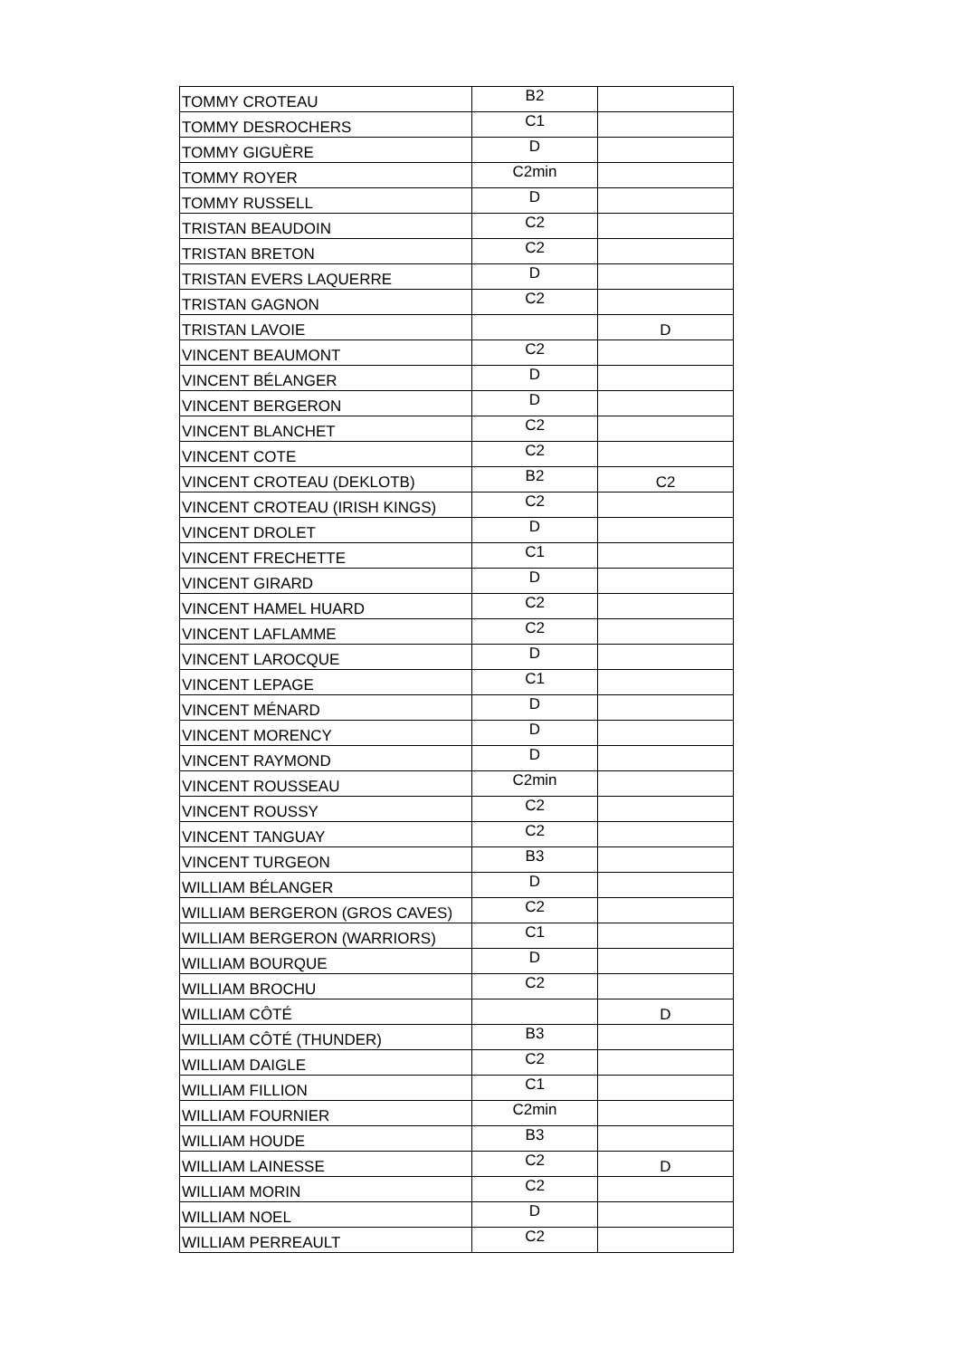| TOMMY CROTEAU | B2 | |
| TOMMY DESROCHERS | C1 | |
| TOMMY GIGUÈRE | D | |
| TOMMY ROYER | C2min | |
| TOMMY RUSSELL | D | |
| TRISTAN BEAUDOIN | C2 | |
| TRISTAN BRETON | C2 | |
| TRISTAN EVERS LAQUERRE | D | |
| TRISTAN GAGNON | C2 | |
| TRISTAN LAVOIE | | D |
| VINCENT BEAUMONT | C2 | |
| VINCENT BÉLANGER | D | |
| VINCENT BERGERON | D | |
| VINCENT BLANCHET | C2 | |
| VINCENT COTE | C2 | |
| VINCENT CROTEAU (DEKLOTB) | B2 | C2 |
| VINCENT CROTEAU (IRISH KINGS) | C2 | |
| VINCENT DROLET | D | |
| VINCENT FRECHETTE | C1 | |
| VINCENT GIRARD | D | |
| VINCENT HAMEL HUARD | C2 | |
| VINCENT LAFLAMME | C2 | |
| VINCENT LAROCQUE | D | |
| VINCENT LEPAGE | C1 | |
| VINCENT MÉNARD | D | |
| VINCENT MORENCY | D | |
| VINCENT RAYMOND | D | |
| VINCENT ROUSSEAU | C2min | |
| VINCENT ROUSSY | C2 | |
| VINCENT TANGUAY | C2 | |
| VINCENT TURGEON | B3 | |
| WILLIAM BÉLANGER | D | |
| WILLIAM BERGERON (GROS CAVES) | C2 | |
| WILLIAM BERGERON (WARRIORS) | C1 | |
| WILLIAM BOURQUE | D | |
| WILLIAM BROCHU | C2 | |
| WILLIAM CÔTÉ | | D |
| WILLIAM CÔTÉ (THUNDER) | B3 | |
| WILLIAM DAIGLE | C2 | |
| WILLIAM FILLION | C1 | |
| WILLIAM FOURNIER | C2min | |
| WILLIAM HOUDE | B3 | |
| WILLIAM LAINESSE | C2 | D |
| WILLIAM MORIN | C2 | |
| WILLIAM NOEL | D | |
| WILLIAM PERREAULT | C2 | |